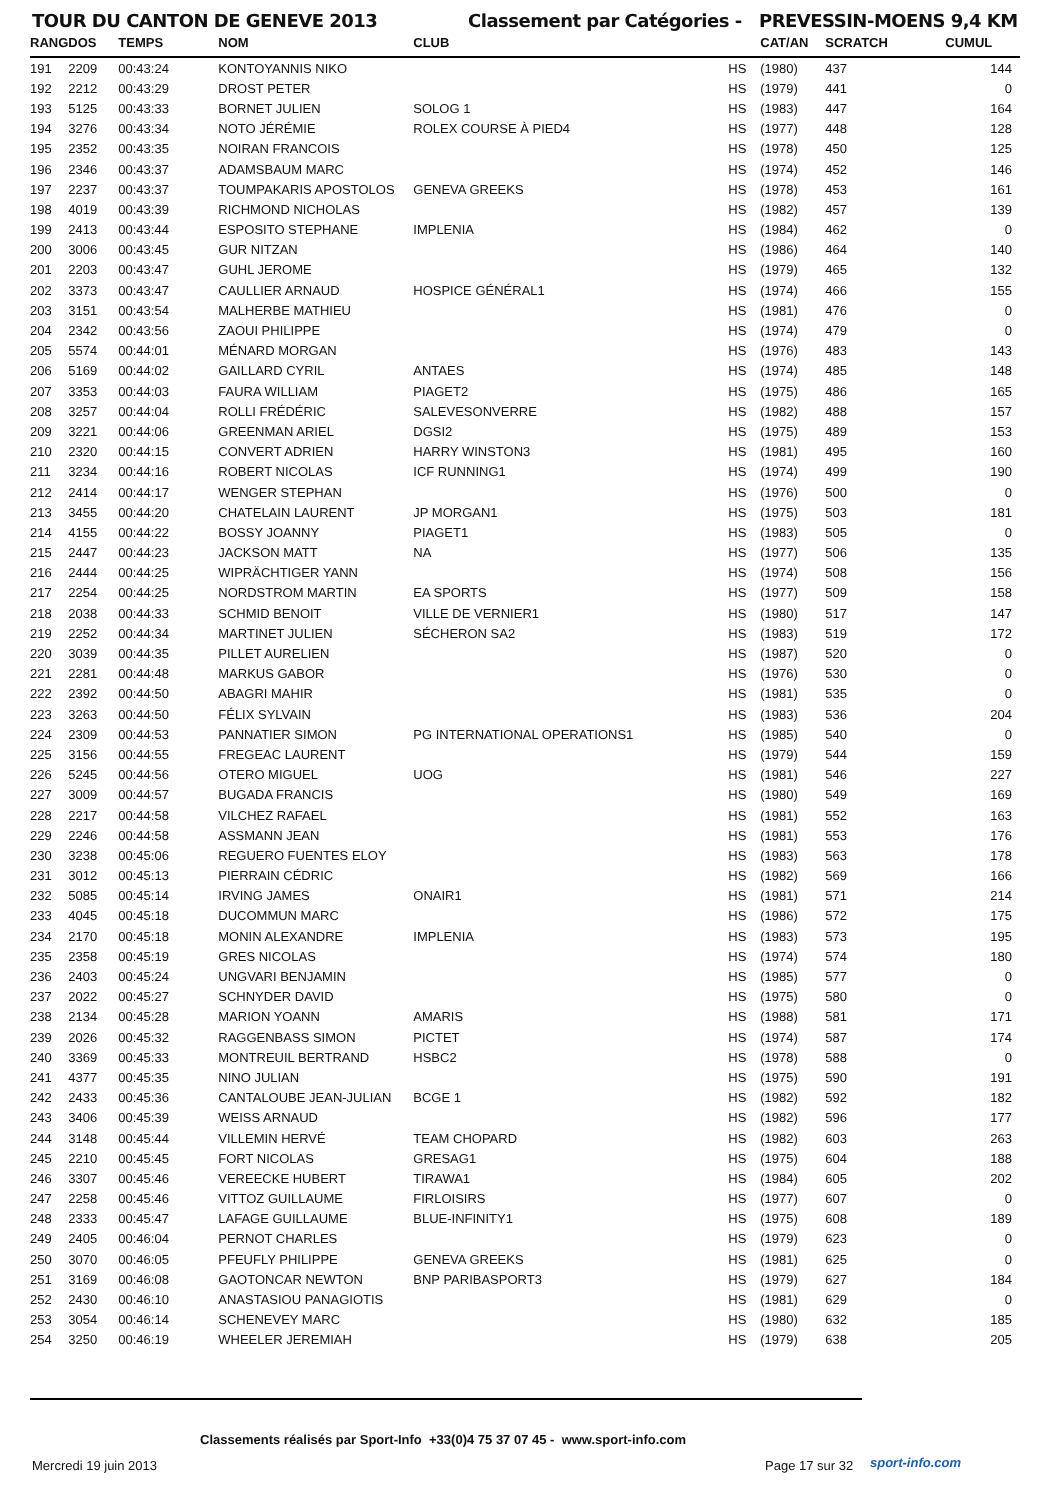TOUR DU CANTON DE GENEVE 2013 Classement par Catégories - PREVESSIN-MOENS 9,4 KM
| RANG | DOS | TEMPS | NOM | CLUB | | CAT/AN | SCRATCH | CUMUL |
| --- | --- | --- | --- | --- | --- | --- | --- | --- |
| 191 | 2209 | 00:43:24 | KONTOYANNIS NIKO | | HS | (1980) | 437 | 144 |
| 192 | 2212 | 00:43:29 | DROST PETER | | HS | (1979) | 441 | 0 |
| 193 | 5125 | 00:43:33 | BORNET JULIEN | SOLOG 1 | HS | (1983) | 447 | 164 |
| 194 | 3276 | 00:43:34 | NOTO JÉRÉMIE | ROLEX COURSE À PIED4 | HS | (1977) | 448 | 128 |
| 195 | 2352 | 00:43:35 | NOIRAN FRANCOIS | | HS | (1978) | 450 | 125 |
| 196 | 2346 | 00:43:37 | ADAMSBAUM MARC | | HS | (1974) | 452 | 146 |
| 197 | 2237 | 00:43:37 | TOUMPAKARIS APOSTOLOS | GENEVA GREEKS | HS | (1978) | 453 | 161 |
| 198 | 4019 | 00:43:39 | RICHMOND NICHOLAS | | HS | (1982) | 457 | 139 |
| 199 | 2413 | 00:43:44 | ESPOSITO STEPHANE | IMPLENIA | HS | (1984) | 462 | 0 |
| 200 | 3006 | 00:43:45 | GUR NITZAN | | HS | (1986) | 464 | 140 |
| 201 | 2203 | 00:43:47 | GUHL JEROME | | HS | (1979) | 465 | 132 |
| 202 | 3373 | 00:43:47 | CAULLIER ARNAUD | HOSPICE GÉNÉRAL1 | HS | (1974) | 466 | 155 |
| 203 | 3151 | 00:43:54 | MALHERBE MATHIEU | | HS | (1981) | 476 | 0 |
| 204 | 2342 | 00:43:56 | ZAOUI PHILIPPE | | HS | (1974) | 479 | 0 |
| 205 | 5574 | 00:44:01 | MÉNARD MORGAN | | HS | (1976) | 483 | 143 |
| 206 | 5169 | 00:44:02 | GAILLARD CYRIL | ANTAES | HS | (1974) | 485 | 148 |
| 207 | 3353 | 00:44:03 | FAURA WILLIAM | PIAGET2 | HS | (1975) | 486 | 165 |
| 208 | 3257 | 00:44:04 | ROLLI FRÉDÉRIC | SALEVESONVERRE | HS | (1982) | 488 | 157 |
| 209 | 3221 | 00:44:06 | GREENMAN ARIEL | DGSI2 | HS | (1975) | 489 | 153 |
| 210 | 2320 | 00:44:15 | CONVERT ADRIEN | HARRY WINSTON3 | HS | (1981) | 495 | 160 |
| 211 | 3234 | 00:44:16 | ROBERT NICOLAS | ICF RUNNING1 | HS | (1974) | 499 | 190 |
| 212 | 2414 | 00:44:17 | WENGER STEPHAN | | HS | (1976) | 500 | 0 |
| 213 | 3455 | 00:44:20 | CHATELAIN LAURENT | JP MORGAN1 | HS | (1975) | 503 | 181 |
| 214 | 4155 | 00:44:22 | BOSSY JOANNY | PIAGET1 | HS | (1983) | 505 | 0 |
| 215 | 2447 | 00:44:23 | JACKSON MATT | NA | HS | (1977) | 506 | 135 |
| 216 | 2444 | 00:44:25 | WIPRÄCHTIGER YANN | | HS | (1974) | 508 | 156 |
| 217 | 2254 | 00:44:25 | NORDSTROM MARTIN | EA SPORTS | HS | (1977) | 509 | 158 |
| 218 | 2038 | 00:44:33 | SCHMID BENOIT | VILLE DE VERNIER1 | HS | (1980) | 517 | 147 |
| 219 | 2252 | 00:44:34 | MARTINET JULIEN | SÉCHERON SA2 | HS | (1983) | 519 | 172 |
| 220 | 3039 | 00:44:35 | PILLET AURELIEN | | HS | (1987) | 520 | 0 |
| 221 | 2281 | 00:44:48 | MARKUS GABOR | | HS | (1976) | 530 | 0 |
| 222 | 2392 | 00:44:50 | ABAGRI MAHIR | | HS | (1981) | 535 | 0 |
| 223 | 3263 | 00:44:50 | FÉLIX SYLVAIN | | HS | (1983) | 536 | 204 |
| 224 | 2309 | 00:44:53 | PANNATIER SIMON | PG INTERNATIONAL OPERATIONS1 | HS | (1985) | 540 | 0 |
| 225 | 3156 | 00:44:55 | FREGEAC LAURENT | | HS | (1979) | 544 | 159 |
| 226 | 5245 | 00:44:56 | OTERO MIGUEL | UOG | HS | (1981) | 546 | 227 |
| 227 | 3009 | 00:44:57 | BUGADA FRANCIS | | HS | (1980) | 549 | 169 |
| 228 | 2217 | 00:44:58 | VILCHEZ RAFAEL | | HS | (1981) | 552 | 163 |
| 229 | 2246 | 00:44:58 | ASSMANN JEAN | | HS | (1981) | 553 | 176 |
| 230 | 3238 | 00:45:06 | REGUERO FUENTES ELOY | | HS | (1983) | 563 | 178 |
| 231 | 3012 | 00:45:13 | PIERRAIN CÉDRIC | | HS | (1982) | 569 | 166 |
| 232 | 5085 | 00:45:14 | IRVING JAMES | ONAIR1 | HS | (1981) | 571 | 214 |
| 233 | 4045 | 00:45:18 | DUCOMMUN MARC | | HS | (1986) | 572 | 175 |
| 234 | 2170 | 00:45:18 | MONIN ALEXANDRE | IMPLENIA | HS | (1983) | 573 | 195 |
| 235 | 2358 | 00:45:19 | GRES NICOLAS | | HS | (1974) | 574 | 180 |
| 236 | 2403 | 00:45:24 | UNGVARI BENJAMIN | | HS | (1985) | 577 | 0 |
| 237 | 2022 | 00:45:27 | SCHNYDER DAVID | | HS | (1975) | 580 | 0 |
| 238 | 2134 | 00:45:28 | MARION YOANN | AMARIS | HS | (1988) | 581 | 171 |
| 239 | 2026 | 00:45:32 | RAGGENBASS SIMON | PICTET | HS | (1974) | 587 | 174 |
| 240 | 3369 | 00:45:33 | MONTREUIL BERTRAND | HSBC2 | HS | (1978) | 588 | 0 |
| 241 | 4377 | 00:45:35 | NINO JULIAN | | HS | (1975) | 590 | 191 |
| 242 | 2433 | 00:45:36 | CANTALOUBE JEAN-JULIAN | BCGE 1 | HS | (1982) | 592 | 182 |
| 243 | 3406 | 00:45:39 | WEISS ARNAUD | | HS | (1982) | 596 | 177 |
| 244 | 3148 | 00:45:44 | VILLEMIN HERVÉ | TEAM CHOPARD | HS | (1982) | 603 | 263 |
| 245 | 2210 | 00:45:45 | FORT NICOLAS | GRESAG1 | HS | (1975) | 604 | 188 |
| 246 | 3307 | 00:45:46 | VEREECKE HUBERT | TIRAWA1 | HS | (1984) | 605 | 202 |
| 247 | 2258 | 00:45:46 | VITTOZ GUILLAUME | FIRLOISIRS | HS | (1977) | 607 | 0 |
| 248 | 2333 | 00:45:47 | LAFAGE GUILLAUME | BLUE-INFINITY1 | HS | (1975) | 608 | 189 |
| 249 | 2405 | 00:46:04 | PERNOT CHARLES | | HS | (1979) | 623 | 0 |
| 250 | 3070 | 00:46:05 | PFEUFLY PHILIPPE | GENEVA GREEKS | HS | (1981) | 625 | 0 |
| 251 | 3169 | 00:46:08 | GAOTONCAR NEWTON | BNP PARIBASPORT3 | HS | (1979) | 627 | 184 |
| 252 | 2430 | 00:46:10 | ANASTASIOU PANAGIOTIS | | HS | (1981) | 629 | 0 |
| 253 | 3054 | 00:46:14 | SCHENEVEY MARC | | HS | (1980) | 632 | 185 |
| 254 | 3250 | 00:46:19 | WHEELER JEREMIAH | | HS | (1979) | 638 | 205 |
Classements réalisés par Sport-Info +33(0)4 75 37 07 45 - www.sport-info.com
Mercredi 19 juin 2013 Page 17 sur 32 sport-info.com